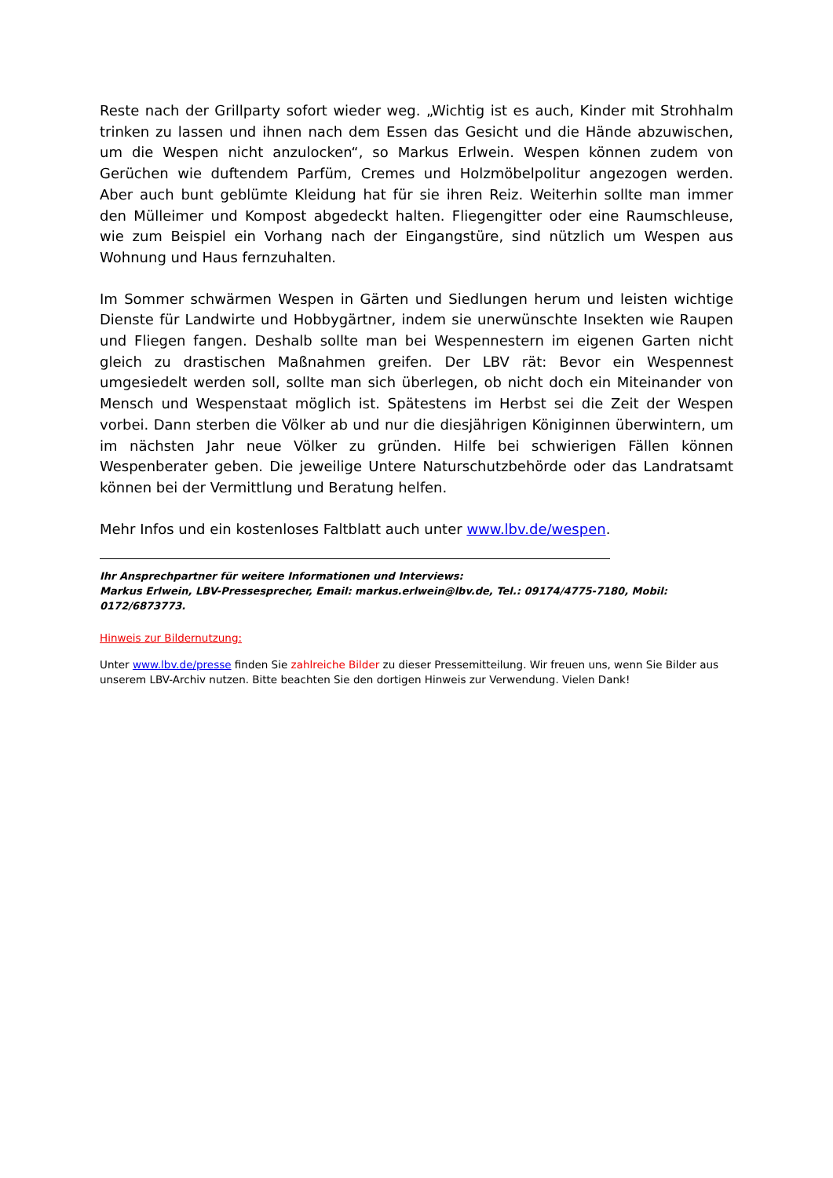Reste nach der Grillparty sofort wieder weg. „Wichtig ist es auch, Kinder mit Strohhalm trinken zu lassen und ihnen nach dem Essen das Gesicht und die Hände abzuwischen, um die Wespen nicht anzulocken“, so Markus Erlwein. Wespen können zudem von Gerüchen wie duftendem Parfüm, Cremes und Holzmöbelpolitur angezogen werden. Aber auch bunt geblümte Kleidung hat für sie ihren Reiz. Weiterhin sollte man immer den Mülleimer und Kompost abgedeckt halten. Fliegengitter oder eine Raumschleuse, wie zum Beispiel ein Vorhang nach der Eingangstüre, sind nützlich um Wespen aus Wohnung und Haus fernzuhalten.
Im Sommer schwärmen Wespen in Gärten und Siedlungen herum und leisten wichtige Dienste für Landwirte und Hobbygärtner, indem sie unerwünschte Insekten wie Raupen und Fliegen fangen. Deshalb sollte man bei Wespennestern im eigenen Garten nicht gleich zu drastischen Maßnahmen greifen. Der LBV rät: Bevor ein Wespennest umgesiedelt werden soll, sollte man sich überlegen, ob nicht doch ein Miteinander von Mensch und Wespenstaat möglich ist. Spätestens im Herbst sei die Zeit der Wespen vorbei. Dann sterben die Völker ab und nur die diesjährigen Königinnen überwintern, um im nächsten Jahr neue Völker zu gründen. Hilfe bei schwierigen Fällen können Wespenberater geben. Die jeweilige Untere Naturschutzbehörde oder das Landratsamt können bei der Vermittlung und Beratung helfen.
Mehr Infos und ein kostenloses Faltblatt auch unter www.lbv.de/wespen.
Ihr Ansprechpartner für weitere Informationen und Interviews:
Markus Erlwein, LBV-Pressesprecher, Email: markus.erlwein@lbv.de, Tel.: 09174/4775-7180, Mobil: 0172/6873773.
Hinweis zur Bildernutzung:
Unter www.lbv.de/presse finden Sie zahlreiche Bilder zu dieser Pressemitteilung. Wir freuen uns, wenn Sie Bilder aus unserem LBV-Archiv nutzen. Bitte beachten Sie den dortigen Hinweis zur Verwendung. Vielen Dank!